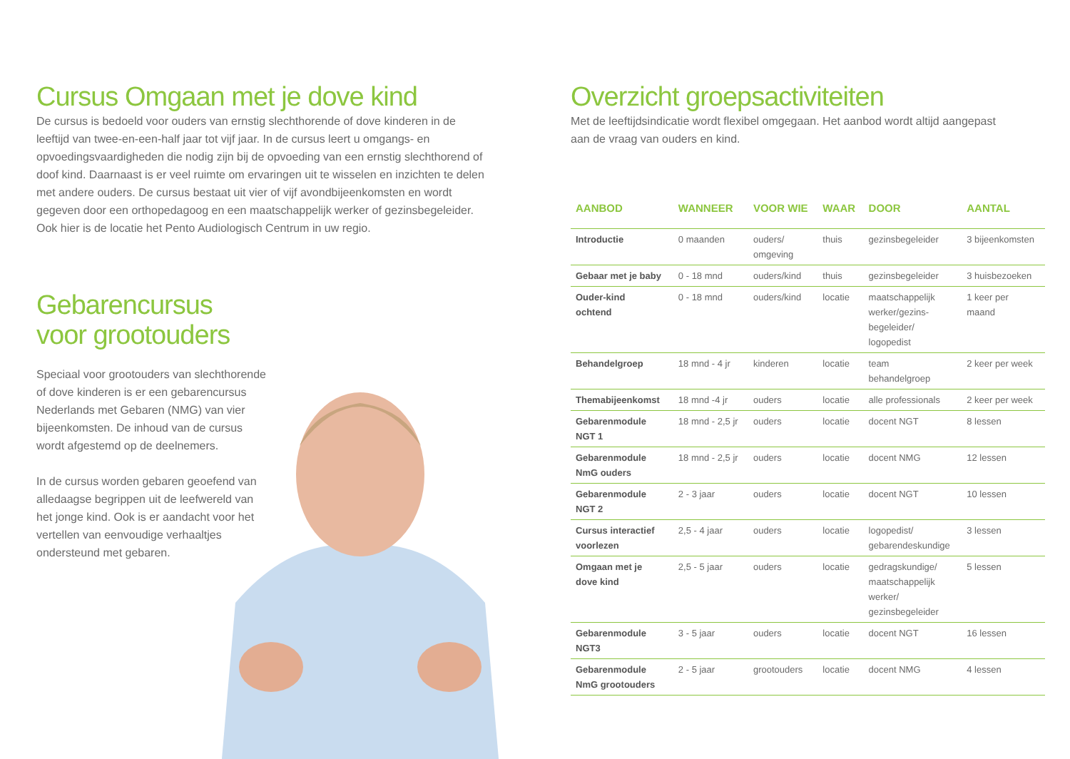Cursus Omgaan met je dove kind
De cursus is bedoeld voor ouders van ernstig slechthorende of dove kinderen in de leeftijd van twee-en-een-half jaar tot vijf jaar. In de cursus leert u omgangs- en opvoedingsvaardigheden die nodig zijn bij de opvoeding van een ernstig slechthorend of doof kind. Daarnaast is er veel ruimte om ervaringen uit te wisselen en inzichten te delen met andere ouders. De cursus bestaat uit vier of vijf avondbijeenkomsten en wordt gegeven door een orthopedagoog en een maatschappelijk werker of gezinsbegeleider. Ook hier is de locatie het Pento Audiologisch Centrum in uw regio.
Gebarencursus
voor grootouders
Speciaal voor grootouders van slechthorende of dove kinderen is er een gebarencursus Nederlands met Gebaren (NMG) van vier bijeenkomsten. De inhoud van de cursus wordt afgestemd op de deelnemers.
In de cursus worden gebaren geoefend van alledaagse begrippen uit de leefwereld van het jonge kind. Ook is er aandacht voor het vertellen van eenvoudige verhaaltjes ondersteund met gebaren.
Overzicht groepsactiviteiten
Met de leeftijdsindicatie wordt flexibel omgegaan. Het aanbod wordt altijd aangepast aan de vraag van ouders en kind.
| AANBOD | WANNEER | VOOR WIE | WAAR | DOOR | AANTAL |
| --- | --- | --- | --- | --- | --- |
| Introductie | 0 maanden | ouders/ omgeving | thuis | gezinsbegeleider | 3 bijeenkomsten |
| Gebaar met je baby | 0 - 18 mnd | ouders/kind | thuis | gezinsbegeleider | 3 huisbezoeken |
| Ouder-kind ochtend | 0 - 18 mnd | ouders/kind | locatie | maatschappelijk werker/gezins- begeleider/ logopedist | 1 keer per maand |
| Behandelgroep | 18 mnd - 4 jr | kinderen | locatie | team behandelgroep | 2 keer per week |
| Themabijeenkomst | 18 mnd -4 jr | ouders | locatie | alle professionals | 2 keer per week |
| Gebarenmodule NGT 1 | 18 mnd - 2,5 jr | ouders | locatie | docent NGT | 8 lessen |
| Gebarenmodule NmG ouders | 18 mnd - 2,5 jr | ouders | locatie | docent NMG | 12 lessen |
| Gebarenmodule NGT 2 | 2 - 3 jaar | ouders | locatie | docent NGT | 10 lessen |
| Cursus interactief voorlezen | 2,5 - 4 jaar | ouders | locatie | logopedist/ gebarendeskundige | 3 lessen |
| Omgaan met je dove kind | 2,5 - 5 jaar | ouders | locatie | gedragskundige/ maatschappelijk werker/ gezinsbegeleider | 5 lessen |
| Gebarenmodule NGT3 | 3 - 5 jaar | ouders | locatie | docent NGT | 16 lessen |
| Gebarenmodule NmG grootouders | 2 - 5 jaar | grootouders | locatie | docent NMG | 4 lessen |